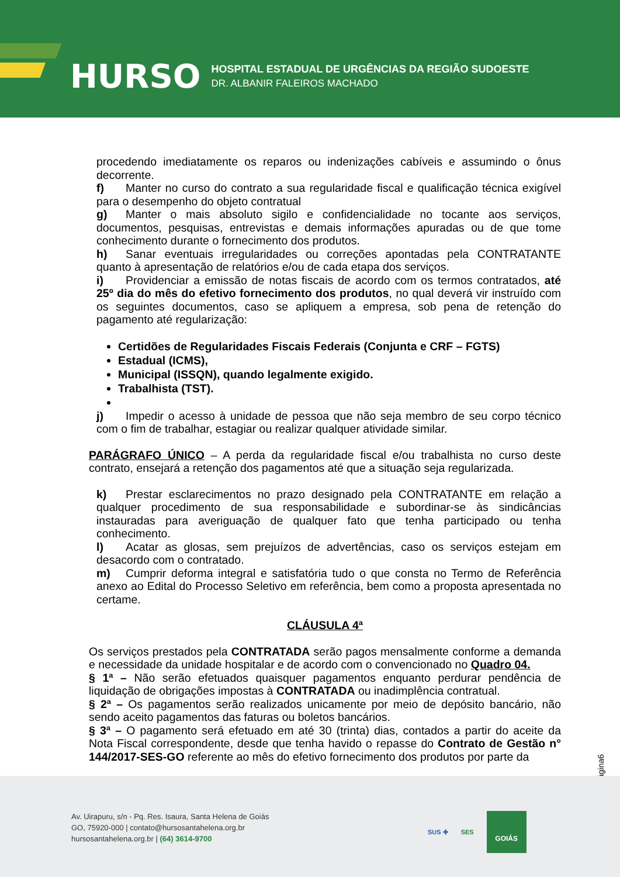HURSO
HOSPITAL ESTADUAL DE URGÊNCIAS DA REGIÃO SUDOESTE
DR. ALBANIR FALEIROS MACHADO
procedendo imediatamente os reparos ou indenizações cabíveis e assumindo o ônus decorrente.
f) Manter no curso do contrato a sua regularidade fiscal e qualificação técnica exigível para o desempenho do objeto contratual
g) Manter o mais absoluto sigilo e confidencialidade no tocante aos serviços, documentos, pesquisas, entrevistas e demais informações apuradas ou de que tome conhecimento durante o fornecimento dos produtos.
h) Sanar eventuais irregularidades ou correções apontadas pela CONTRATANTE quanto à apresentação de relatórios e/ou de cada etapa dos serviços.
i) Providenciar a emissão de notas fiscais de acordo com os termos contratados, até 25º dia do mês do efetivo fornecimento dos produtos, no qual deverá vir instruído com os seguintes documentos, caso se apliquem a empresa, sob pena de retenção do pagamento até regularização:
Certidões de Regularidades Fiscais Federais (Conjunta e CRF – FGTS)
Estadual (ICMS),
Municipal (ISSQN), quando legalmente exigido.
Trabalhista (TST).
j) Impedir o acesso à unidade de pessoa que não seja membro de seu corpo técnico com o fim de trabalhar, estagiar ou realizar qualquer atividade similar.
PARÁGRAFO ÚNICO – A perda da regularidade fiscal e/ou trabalhista no curso deste contrato, ensejará a retenção dos pagamentos até que a situação seja regularizada.
k) Prestar esclarecimentos no prazo designado pela CONTRATANTE em relação a qualquer procedimento de sua responsabilidade e subordinar-se às sindicâncias instauradas para averiguação de qualquer fato que tenha participado ou tenha conhecimento.
l) Acatar as glosas, sem prejuízos de advertências, caso os serviços estejam em desacordo com o contratado.
m) Cumprir deforma integral e satisfatória tudo o que consta no Termo de Referência anexo ao Edital do Processo Seletivo em referência, bem como a proposta apresentada no certame.
CLÁUSULA 4ª
Os serviços prestados pela CONTRATADA serão pagos mensalmente conforme a demanda e necessidade da unidade hospitalar e de acordo com o convencionado no Quadro 04.
§ 1ª – Não serão efetuados quaisquer pagamentos enquanto perdurar pendência de liquidação de obrigações impostas à CONTRATADA ou inadimplência contratual.
§ 2ª – Os pagamentos serão realizados unicamente por meio de depósito bancário, não sendo aceito pagamentos das faturas ou boletos bancários.
§ 3ª – O pagamento será efetuado em até 30 (trinta) dias, contados a partir do aceite da Nota Fiscal correspondente, desde que tenha havido o repasse do Contrato de Gestão n° 144/2017-SES-GO referente ao mês do efetivo fornecimento dos produtos por parte da
Página6
Av. Uirapuru, s/n - Pq. Res. Isaura, Santa Helena de Goiás
GO, 75920-000 | contato@hursosantahelena.org.br
hursosantahelena.org.br | (64) 3614-9700
SUS ✚ SES
GOIÁS